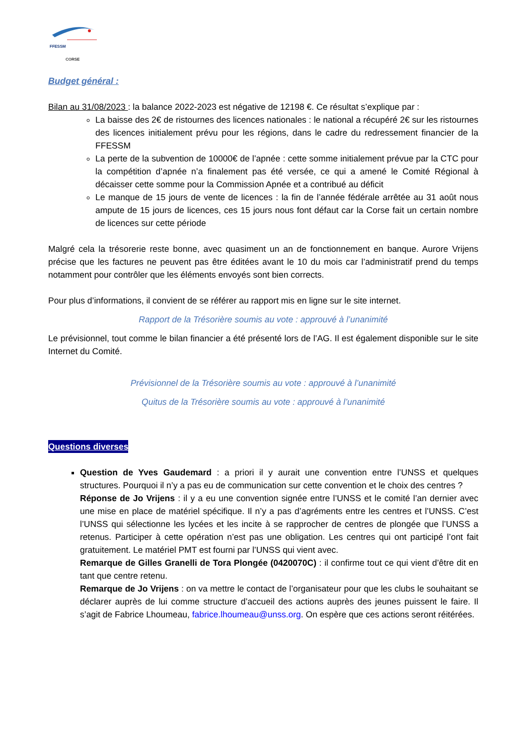FFESSM
CORSE
Budget général :
Bilan au 31/08/2023 : la balance 2022-2023 est négative de 12198 €. Ce résultat s’explique par :
La baisse des 2€ de ristournes des licences nationales : le national a récupéré 2€ sur les ristournes des licences initialement prévu pour les régions, dans le cadre du redressement financier de la FFESSM
La perte de la subvention de 10000€ de l’apnée : cette somme initialement prévue par la CTC pour la compétition d’apnée n’a finalement pas été versée, ce qui a amené le Comité Régional à décaisser cette somme pour la Commission Apnée et a contribué au déficit
Le manque de 15 jours de vente de licences : la fin de l’année fédérale arrêtée au 31 août nous ampute de 15 jours de licences, ces 15 jours nous font défaut car la Corse fait un certain nombre de licences sur cette période
Malgré cela la trésorerie reste bonne, avec quasiment un an de fonctionnement en banque. Aurore Vrijens précise que les factures ne peuvent pas être éditées avant le 10 du mois car l’administratif prend du temps notamment pour contrôler que les éléments envoyés sont bien corrects.
Pour plus d’informations, il convient de se référer au rapport mis en ligne sur le site internet.
Rapport de la Trésorière soumis au vote : approuvé à l’unanimité
Le prévisionnel, tout comme le bilan financier a été présenté lors de l’AG. Il est également disponible sur le site Internet du Comité.
Prévisionnel de la Trésorière soumis au vote : approuvé à l’unanimité
Quitus de la Trésorière soumis au vote : approuvé à l’unanimité
Questions diverses
Question de Yves Gaudemard : a priori il y aurait une convention entre l’UNSS et quelques structures. Pourquoi il n’y a pas eu de communication sur cette convention et le choix des centres ?
Réponse de Jo Vrijens : il y a eu une convention signée entre l’UNSS et le comité l’an dernier avec une mise en place de matériel spécifique. Il n’y a pas d’agréments entre les centres et l’UNSS. C’est l’UNSS qui sélectionne les lycées et les incite à se rapprocher de centres de plongée que l’UNSS a retenus. Participer à cette opération n’est pas une obligation. Les centres qui ont participé l’ont fait gratuitement. Le matériel PMT est fourni par l’UNSS qui vient avec.
Remarque de Gilles Granelli de Tora Plongée (0420070C) : il confirme tout ce qui vient d’être dit en tant que centre retenu.
Remarque de Jo Vrijens : on va mettre le contact de l’organisateur pour que les clubs le souhaitant se déclarer auprès de lui comme structure d’accueil des actions auprès des jeunes puissent le faire. Il s’agit de Fabrice Lhoumeau, fabrice.lhoumeau@unss.org. On espère que ces actions seront réitérées.